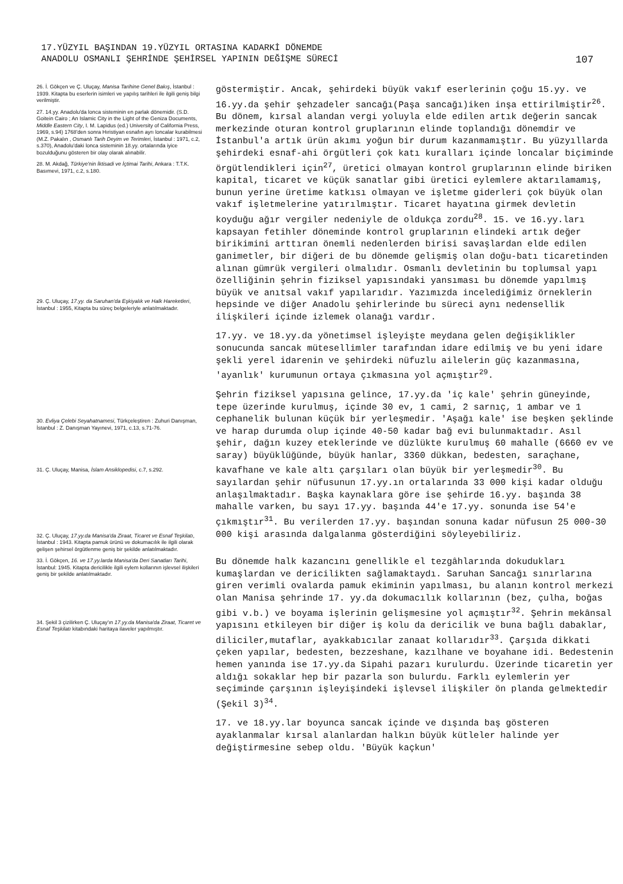17.YÜZYIL BAŞINDAN 19.YÜZYIL ORTASINA KADARKİ DÖNEMDE
ANADOLU OSMANLI ŞEHRİNDE ŞEHİRSEL YAPININ DEĞİŞME SÜRECİ
107
26. İ. Gökçen ve Ç. Uluçay, Manisa Tarihine Genel Bakış, İstanbul : 1939. Kitapta bu eserlerin isimleri ve yapılış tarihleri ile ilgili geniş bilgi verilmiştir.
27. 14.yy. Anadolu'da lonca sisteminin en parlak dönemidir. (S.D. Goitein Cairo ; An Islamic City in the Light of the Geniza Documents, Middle Eastern City, I. M. Lapidus (ed.) University of California Press, 1969, s.94) 1768'den sonra Hıristiyan esnafın ayrı loncalar kurabilmesi (M.Z. Pakalın , Osmanlı Tarih Deyim ve Terimleri, İstanbul : 1971, c.2, s.370), Anadolu'daki lonca sisteminin 18.yy. ortalarında iyice bozulduğunu gösteren bir olay olarak alınabilir.
28. M. Akdağ, Türkiye'nin İktisadi ve İçtimai Tarihi, Ankara : T.T.K. Basımevi, 1971, c.2, s.180.
29. Ç. Uluçay, 17.yy. da Saruhan'da Eşkiyalık ve Halk Hareketleri, İstanbul : 1955, Kitapta bu süreç belgeleriyle anlatılmaktadır.
30. Evliya Çelebi Seyahatnamesi, Türkçeleştiren : Zuhuri Danışman, İstanbul : Z. Danışman Yayınevi, 1971, c.13, s.71-76.
31. Ç. Uluçay, Manisa, İslam Ansiklopedisi, c.7, s.292.
32. Ç. Uluçay, 17.yy.da Manisa'da Ziraat, Ticaret ve Esnaf Teşkilatı, İstanbul : 1943. Kitapta pamuk ürünü ve dokumacılık ile ilgili olarak gelişen şehirsel örgütlenme geniş bir şekilde anlatılmaktadır.
33. İ. Gökçen, 16. ve 17.yy.larda Manisa'da Deri Sanatları Tarihi, İstanbul: 1945. Kitapta dericilikle ilgili eylem kollarının işlevsel ilişkileri geniş bir şekilde anlatılmaktadır.
34. Şekil 3 çizilirken Ç. Uluçay'ın 17.yy.da Manisa'da Ziraat, Ticaret ve Esnaf Teşkilatı kitabındaki haritaya ilaveler yapılmıştır.
göstermiştir. Ancak, şehirdeki büyük vakıf eserlerinin çoğu 15.yy. ve 16.yy.da şehir şehzadeler sancağı(Paşa sancağı)iken inşa ettirilmiştir<sup>26</sup>. Bu dönem, kırsal alandan vergi yoluyla elde edilen artık değerin sancak merkezinde oturan kontrol gruplarının elinde toplandığı dönemdir ve İstanbul'a artık ürün akımı yoğun bir durum kazanmamıştır. Bu yüzyıllarda şehirdeki esnaf-ahi örgütleri çok katı kuralları içinde loncalar biçiminde örgütlendikleri için<sup>27</sup>, üretici olmayan kontrol gruplarının elinde biriken kapital, ticaret ve küçük sanatlar gibi üretici eylemlere aktarılamamış, bunun yerine üretime katkısı olmayan ve işletme giderleri çok büyük olan vakıf işletmelerine yatırılmıştır. Ticaret hayatına girmek devletin koyduğu ağır vergiler nedeniyle de oldukça zordu<sup>28</sup>. 15. ve 16.yy.ları kapsayan fetihler döneminde kontrol gruplarının elindeki artık değer birikimini arttıran önemli nedenlerden birisi savaşlardan elde edilen ganimetler, bir diğeri de bu dönemde gelişmiş olan doğu-batı ticaretinden alınan gümrük vergileri olmalıdır. Osmanlı devletinin bu toplumsal yapı özelliğinin şehrin fiziksel yapısındaki yansıması bu dönemde yapılmış büyük ve anıtsal vakıf yapılarıdır. Yazımızda incelediğimiz örneklerin hepsinde ve diğer Anadolu şehirlerinde bu süreci aynı nedensellik ilişkileri içinde izlemek olanağı vardır.
17.yy. ve 18.yy.da yönetimsel işleyişte meydana gelen değişiklikler sonucunda sancak mütesellimler tarafından idare edilmiş ve bu yeni idare şekli yerel idarenin ve şehirdeki nüfuzlu ailelerin güç kazanmasına, 'ayanlık' kurumunun ortaya çıkmasına yol açmıştır<sup>29</sup>.
Şehrin fiziksel yapısına gelince, 17.yy.da 'iç kale' şehrin güneyinde, tepe üzerinde kurulmuş, içinde 30 ev, 1 cami, 2 sarnıç, 1 ambar ve 1 cephanelik bulunan küçük bir yerleşmedir. 'Aşağı kale' ise beşken şeklinde ve harap durumda olup içinde 40-50 kadar bağ evi bulunmaktadır. Asıl şehir, dağın kuzey eteklerinde ve düzlükte kurulmuş 60 mahalle (6660 ev ve saray) büyüklüğünde, büyük hanlar, 3360 dükkan, bedesten, saraçhane, kavafhane ve kale altı çarşıları olan büyük bir yerleşmedir<sup>30</sup>. Bu sayılardan şehir nüfusunun 17.yy.ın ortalarında 33 000 kişi kadar olduğu anlaşılmaktadır. Başka kaynaklara göre ise şehirde 16.yy. başında 38 mahalle varken, bu sayı 17.yy. başında 44'e 17.yy. sonunda ise 54'e çıkmıştır<sup>31</sup>. Bu verilerden 17.yy. başından sonuna kadar nüfusun 25 000-30 000 kişi arasında dalgalanma gösterdiğini söyleyebiliriz.
Bu dönemde halk kazancını genellikle el tezgâhlarında dokudukları kumaşlardan ve dericilikten sağlamaktaydı. Saruhan Sancağı sınırlarına giren verimli ovalarda pamuk ekiminin yapılması, bu alanın kontrol merkezi olan Manisa şehrinde 17. yy.da dokumacılık kollarının (bez, çulha, boğas gibi v.b.) ve boyama işlerinin gelişmesine yol açmıştır<sup>32</sup>. Şehrin mekânsal yapısını etkileyen bir diğer iş kolu da dericilik ve buna bağlı dabaklar, diliciler,mutaflar, ayakkabıcılar zanaat kollarıdır<sup>33</sup>. Çarşıda dikkati çeken yapılar, bedesten, bezzeshane, kazılhane ve boyahane idi. Bedestenin hemen yanında ise 17.yy.da Sipahi pazarı kurulurdu. Üzerinde ticaretin yer aldığı sokaklar hep bir pazarla son bulurdu. Farklı eylemlerin yer seçiminde çarşının işleyişindeki işlevsel ilişkiler ön planda gelmektedir (Şekil 3)<sup>34</sup>.
17. ve 18.yy.lar boyunca sancak içinde ve dışında baş gösteren ayaklanmalar kırsal alanlardan halkın büyük kütleler halinde yer değiştirmesine sebep oldu. 'Büyük kaçkun'